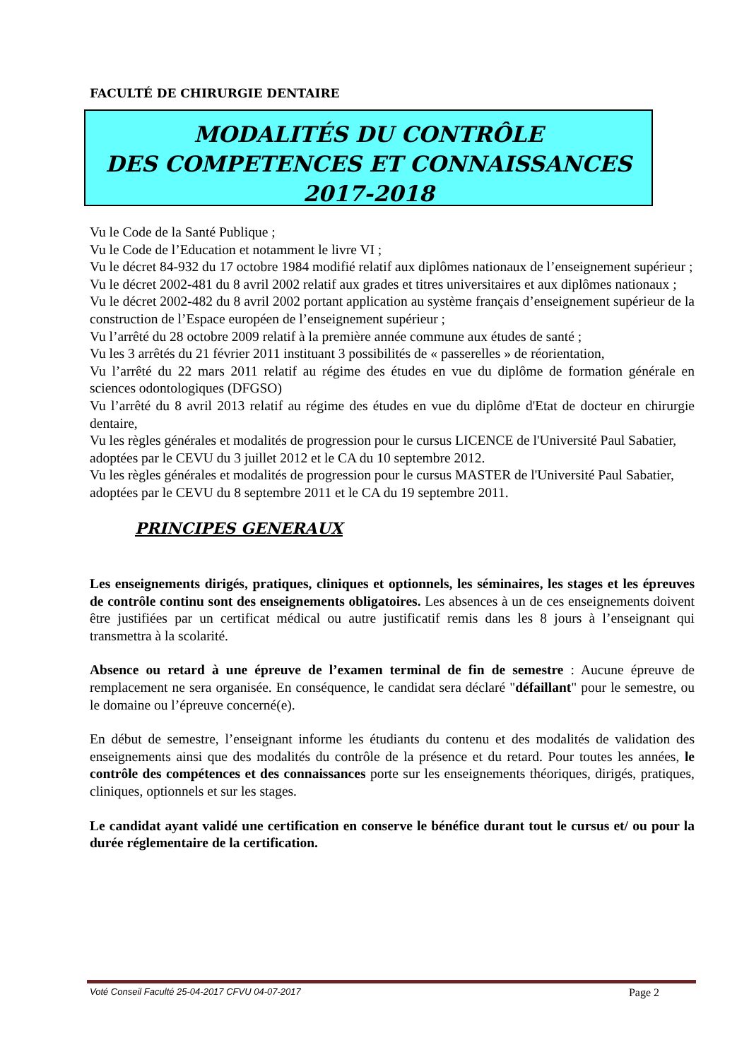FACULTÉ DE CHIRURGIE DENTAIRE
MODALITÉS DU CONTRÔLE
DES COMPETENCES ET CONNAISSANCES
2017-2018
Vu le Code de la Santé Publique ;
Vu le Code de l’Education et notamment le livre VI ;
Vu le décret 84-932 du 17 octobre 1984 modifié relatif aux diplômes nationaux de l’enseignement supérieur ;
Vu le décret 2002-481 du 8 avril 2002 relatif aux grades et titres universitaires et aux diplômes nationaux ;
Vu le décret 2002-482 du 8 avril 2002 portant application au système français d’enseignement supérieur de la construction de l’Espace européen de l’enseignement supérieur ;
Vu l’arrêté du 28 octobre 2009 relatif à la première année commune aux études de santé ;
Vu les 3 arrêtés du 21 février 2011 instituant 3 possibilités de « passerelles » de réorientation,
Vu l’arrêté du 22 mars 2011 relatif au régime des études en vue du diplôme de formation générale en sciences odontologiques (DFGSO)
Vu l’arrêté du 8 avril 2013 relatif au régime des études en vue du diplôme d'Etat de docteur en chirurgie dentaire,
Vu les règles générales et modalités de progression pour le cursus LICENCE de l'Université Paul Sabatier, adoptées par le CEVU du 3 juillet 2012 et le CA du 10 septembre 2012.
Vu les règles générales et modalités de progression pour le cursus MASTER de l'Université Paul Sabatier, adoptées par le CEVU du 8 septembre 2011 et le CA du 19 septembre 2011.
PRINCIPES GENERAUX
Les enseignements dirigés, pratiques, cliniques et optionnels, les séminaires, les stages et les épreuves de contrôle continu sont des enseignements obligatoires. Les absences à un de ces enseignements doivent être justifiées par un certificat médical ou autre justificatif remis dans les 8 jours à l’enseignant qui transmettra à la scolarité.
Absence ou retard à une épreuve de l’examen terminal de fin de semestre : Aucune épreuve de remplacement ne sera organisée. En conséquence, le candidat sera déclaré "défaillant" pour le semestre, ou le domaine ou l’épreuve concerné(e).
En début de semestre, l’enseignant informe les étudiants du contenu et des modalités de validation des enseignements ainsi que des modalités du contrôle de la présence et du retard. Pour toutes les années, le contrôle des compétences et des connaissances porte sur les enseignements théoriques, dirigés, pratiques, cliniques, optionnels et sur les stages.
Le candidat ayant validé une certification en conserve le bénéfice durant tout le cursus et/ ou pour la durée réglementaire de la certification.
Voté Conseil Faculté 25-04-2017 CFVU 04-07-2017 Page 2